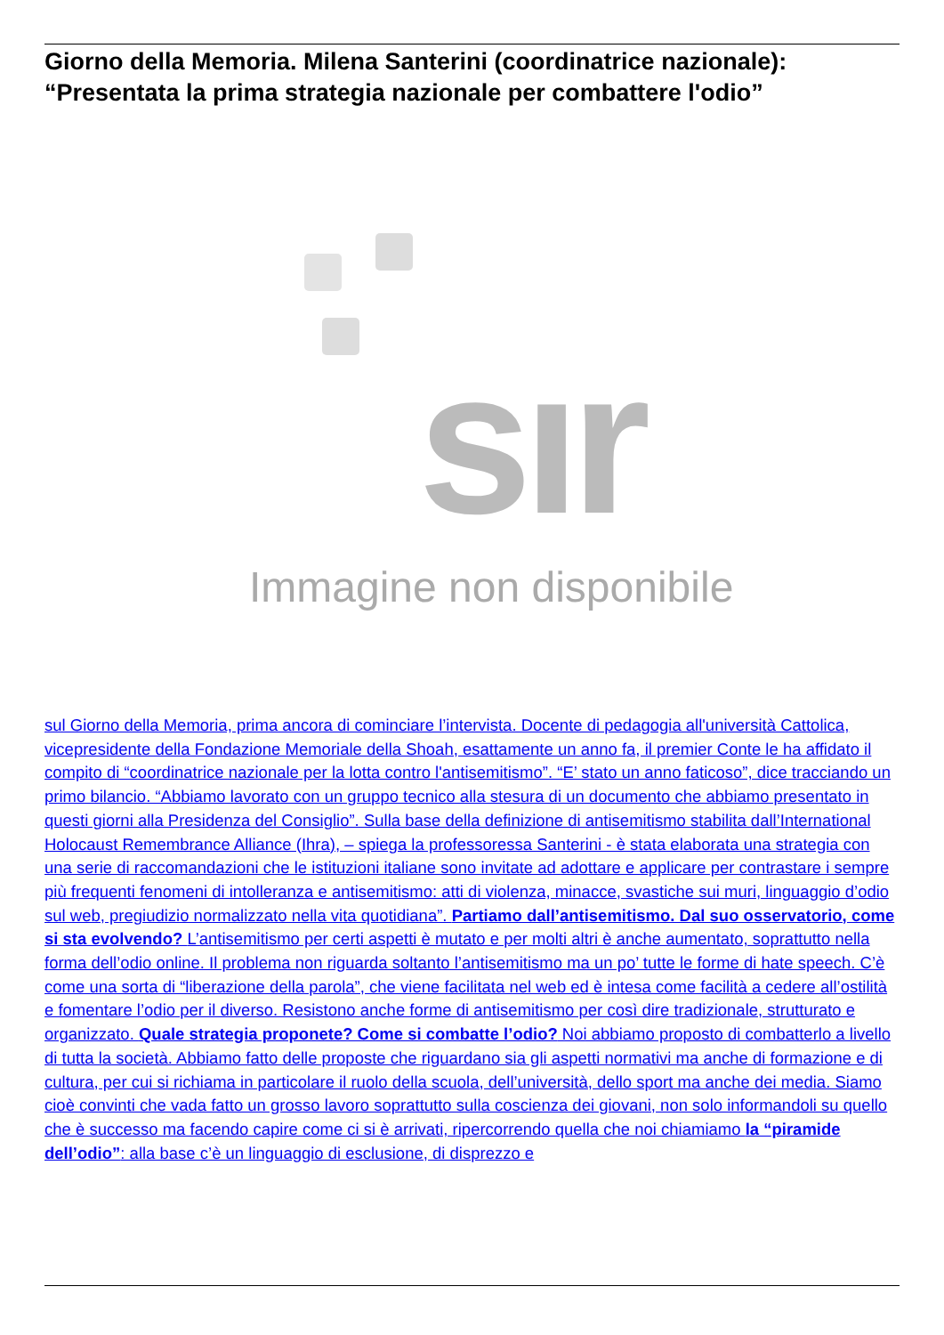Giorno della Memoria. Milena Santerini (coordinatrice nazionale): “Presentata la prima strategia nazionale per combattere l'odio”
sır
Immagine non disponibile
sul Giorno della Memoria, prima ancora di cominciare l’intervista. Docente di pedagogia all'università Cattolica, vicepresidente della Fondazione Memoriale della Shoah, esattamente un anno fa, il premier Conte le ha affidato il compito di “coordinatrice nazionale per la lotta contro l'antisemitismo”. “E’ stato un anno faticoso”, dice tracciando un primo bilancio. “Abbiamo lavorato con un gruppo tecnico alla stesura di un documento che abbiamo presentato in questi giorni alla Presidenza del Consiglio”. Sulla base della definizione di antisemitismo stabilita dall’International Holocaust Remembrance Alliance (Ihra), – spiega la professoressa Santerini - è stata elaborata una strategia con una serie di raccomandazioni che le istituzioni italiane sono invitate ad adottare e applicare per contrastare i sempre più frequenti fenomeni di intolleranza e antisemitismo: atti di violenza, minacce, svastiche sui muri, linguaggio d’odio sul web, pregiudizio normalizzato nella vita quotidiana”. Partiamo dall’antisemitismo. Dal suo osservatorio, come si sta evolvendo? L’antisemitismo per certi aspetti è mutato e per molti altri è anche aumentato, soprattutto nella forma dell’odio online. Il problema non riguarda soltanto l’antisemitismo ma un po’ tutte le forme di hate speech. C’è come una sorta di “liberazione della parola”, che viene facilitata nel web ed è intesa come facilità a cedere all’ostilità e fomentare l’odio per il diverso. Resistono anche forme di antisemitismo per così dire tradizionale, strutturato e organizzato. Quale strategia proponete? Come si combatte l’odio? Noi abbiamo proposto di combatterlo a livello di tutta la società. Abbiamo fatto delle proposte che riguardano sia gli aspetti normativi ma anche di formazione e di cultura, per cui si richiama in particolare il ruolo della scuola, dell’università, dello sport ma anche dei media. Siamo cioè convinti che vada fatto un grosso lavoro soprattutto sulla coscienza dei giovani, non solo informandoli su quello che è successo ma facendo capire come ci si è arrivati, ripercorrendo quella che noi chiamiamo la “piramide dell’odio”: alla base c’è un linguaggio di esclusione, di disprezzo e